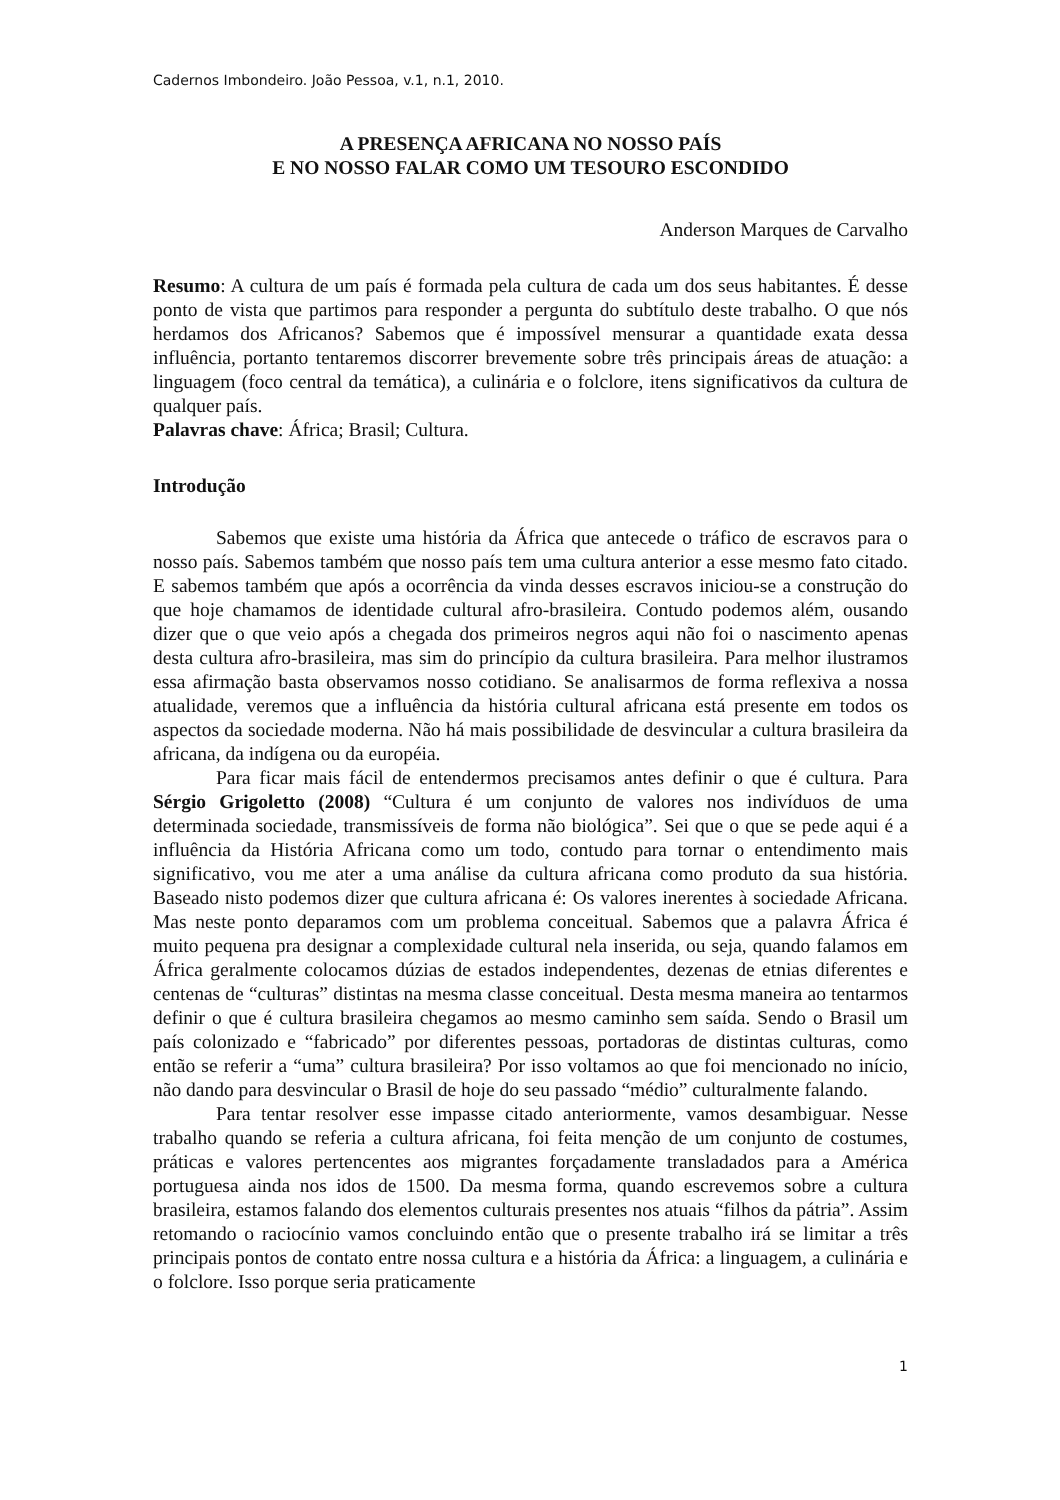Cadernos Imbondeiro. João Pessoa, v.1, n.1, 2010.
A PRESENÇA AFRICANA NO NOSSO PAÍS
E NO NOSSO FALAR COMO UM TESOURO ESCONDIDO
Anderson Marques de Carvalho
Resumo: A cultura de um país é formada pela cultura de cada um dos seus habitantes. É desse ponto de vista que partimos para responder a pergunta do subtítulo deste trabalho. O que nós herdamos dos Africanos? Sabemos que é impossível mensurar a quantidade exata dessa influência, portanto tentaremos discorrer brevemente sobre três principais áreas de atuação: a linguagem (foco central da temática), a culinária e o folclore, itens significativos da cultura de qualquer país.
Palavras chave: África; Brasil; Cultura.
Introdução
Sabemos que existe uma história da África que antecede o tráfico de escravos para o nosso país. Sabemos também que nosso país tem uma cultura anterior a esse mesmo fato citado. E sabemos também que após a ocorrência da vinda desses escravos iniciou-se a construção do que hoje chamamos de identidade cultural afro-brasileira. Contudo podemos além, ousando dizer que o que veio após a chegada dos primeiros negros aqui não foi o nascimento apenas desta cultura afro-brasileira, mas sim do princípio da cultura brasileira. Para melhor ilustramos essa afirmação basta observamos nosso cotidiano. Se analisarmos de forma reflexiva a nossa atualidade, veremos que a influência da história cultural africana está presente em todos os aspectos da sociedade moderna. Não há mais possibilidade de desvincular a cultura brasileira da africana, da indígena ou da européia.
Para ficar mais fácil de entendermos precisamos antes definir o que é cultura. Para Sérgio Grigoletto (2008) “Cultura é um conjunto de valores nos indivíduos de uma determinada sociedade, transmissíveis de forma não biológica”. Sei que o que se pede aqui é a influência da História Africana como um todo, contudo para tornar o entendimento mais significativo, vou me ater a uma análise da cultura africana como produto da sua história. Baseado nisto podemos dizer que cultura africana é: Os valores inerentes à sociedade Africana. Mas neste ponto deparamos com um problema conceitual. Sabemos que a palavra África é muito pequena pra designar a complexidade cultural nela inserida, ou seja, quando falamos em África geralmente colocamos dúzias de estados independentes, dezenas de etnias diferentes e centenas de “culturas” distintas na mesma classe conceitual. Desta mesma maneira ao tentarmos definir o que é cultura brasileira chegamos ao mesmo caminho sem saída. Sendo o Brasil um país colonizado e “fabricado” por diferentes pessoas, portadoras de distintas culturas, como então se referir a “uma” cultura brasileira? Por isso voltamos ao que foi mencionado no início, não dando para desvincular o Brasil de hoje do seu passado “médio” culturalmente falando.
Para tentar resolver esse impasse citado anteriormente, vamos desambiguar. Nesse trabalho quando se referia a cultura africana, foi feita menção de um conjunto de costumes, práticas e valores pertencentes aos migrantes forçadamente transladados para a América portuguesa ainda nos idos de 1500. Da mesma forma, quando escrevemos sobre a cultura brasileira, estamos falando dos elementos culturais presentes nos atuais “filhos da pátria”. Assim retomando o raciocínio vamos concluindo então que o presente trabalho irá se limitar a três principais pontos de contato entre nossa cultura e a história da África: a linguagem, a culinária e o folclore. Isso porque seria praticamente
1